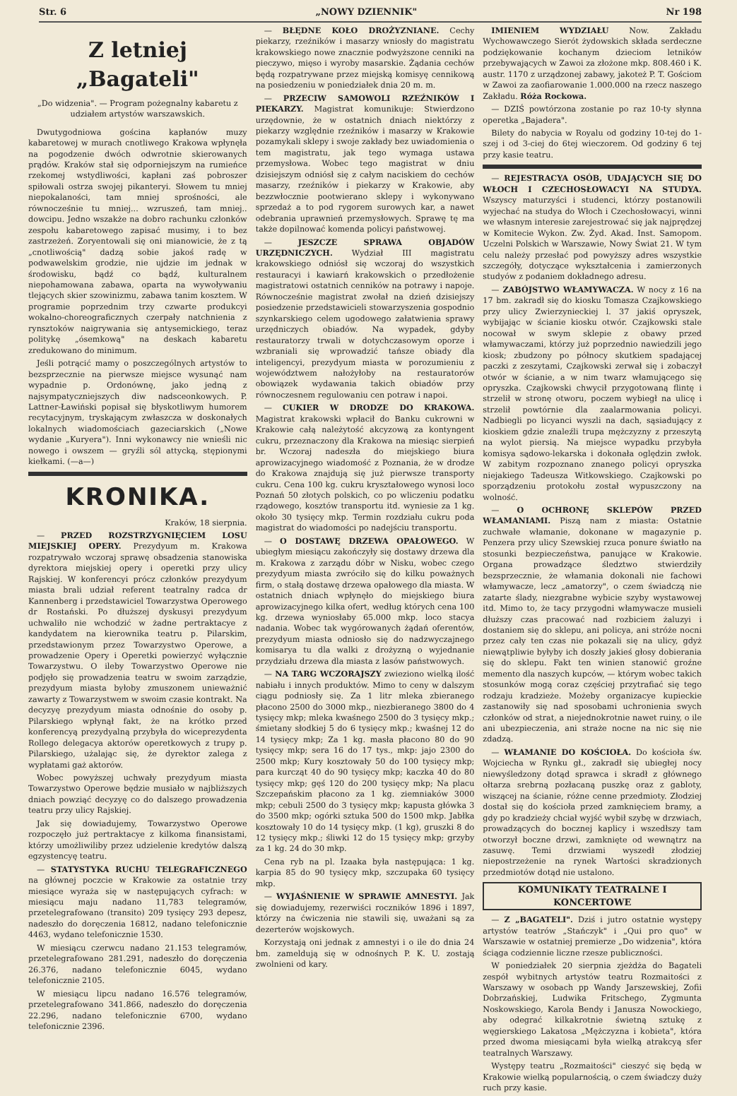Str. 6 „NOWY DZIENNIK" Nr 198
Z letniej „Bagateli"
„Do widzenia". — Program pożegnalny kabaretu z udziałem artystów warszawskich.
Dwutygodniowa gościna kapłanów muzy kabaretowej w murach cnotliwego Krakowa wpłynęła na pogodzenie dwóch odwrotnie skierowanych prądów. Kraków stał się odporniejszym na rumieńce rzekomej wstydliwości, kapłani zaś pobroszer spiłowali ostrza swojej pikanteryi. Słowem tu mniej niepokalaności, tam mniej sprośności, ale równocześnie tu mniej... wzruszeń, tam mniej.. dowcipu. Jedno wszakże na dobro rachunku członków zespołu kabaretowego zapisać musimy, i to bez zastrzeżeń. Zoryentowali się oni mianowicie, że z tą „cnotliwością" dadzą sobie jakoś radę w podwawelskim grodzie, nie ujdzie im jednak w środowisku, bądź co bądź, kulturalnem niepohamowana zabawa, oparta na wywoływaniu tlejących skier szowinizmu, zabawa tanim kosztem. W programie poprzednim trzy czwarte produkcyi wokalno-choreograficznych czerpały natchnienia z rynsztoków naigrywania się antysemickiego, teraz politykę „ósemkową" na deskach kabaretu zredukowano do minimum.
Jeśli potrącić mamy o poszczególnych artystów to bezsprzecznie na pierwsze miejsce wysunąć nam wypadnie p. Ordonównę, jako jedną z najsympatyczniejszych diw nadsceonkowych. P. Lattner-Ławiński popisał się błyskotliwym humorem recytacyjnym, tryskającym zwłaszcza w doskonałych lokalnych wiadomościach gazeciarskich („Nowe wydanie „Kuryera"). Inni wykonawcy nie wnieśli nic nowego i owszem — gryźli sól attycką, stępionymi kiełkami. (—a—)
KRONIKA.
Kraków, 18 sierpnia.
— PRZED ROZSTRZYGNIĘCIEM LOSU MIEJSKIEJ OPERY. Prezydyum m. Krakowa rozpatrywało wczoraj sprawę obsadzenia stanowiska dyrektora miejskiej opery i operetki przy ulicy Rajskiej. W konferencyi prócz członków prezydyum miasta brali udział referent teatralny radca dr Kannenberg i przedstawiciel Towarzystwa Operowego dr Rostański. Po dłuższej dyskusyi prezydyum uchwaliło nie wchodzić w żadne pertraktacye z kandydatem na kierownika teatru p. Pilarskim, przedstawionym przez Towarzystwo Operowe, a prowadzenie Opery i Operetki powierzyć wyłącznie Towarzystwu. O ileby Towarzystwo Operowe nie podjęło się prowadzenia teatru w swoim zarządzie, prezydyum miasta byłoby zmuszonem unieważnić zawarty z Towarzystwem w swoim czasie kontrakt. Na decyzyę prezydyum miasta odnośnie do osoby p. Pilarskiego wpłynął fakt, że na krótko przed konferencyą prezydyalną przybyła do wiceprezydenta Rollego delegacya aktorów operetkowych z trupy p. Pilarskiego, użalając się, że dyrektor zalega z wypłatami gaż aktorów.
Wobec powyższej uchwały prezydyum miasta Towarzystwo Operowe będzie musiało w najbliższych dniach powziąć decyzyę co do dalszego prowadzenia teatru przy ulicy Rajskiej.
Jak się dowiadujemy, Towarzystwo Operowe rozpoczęło już pertraktacye z kilkoma finansistami, którzy umożliwiliby przez udzielenie kredytów dalszą egzystencyę teatru.
— STATYSTYKA RUCHU TELEGRAFICZNEGO na głównej poczcie w Krakowie za ostatnie trzy miesiące wyraża się w następujących cyfrach: w miesiącu maju nadano 11,783 telegramów, przetelegrafowano (transito) 209 tysięcy 293 depesz, nadeszło do doręczenia 16812, nadano telefonicznie 4463, wydano telefonicznie 1530.
W miesiącu czerwcu nadano 21.153 telegramów, przetelegrafowano 281.291, nadeszło do doręczenia 26.376, nadano telefonicznie 6045, wydano telefonicznie 2105.
W miesiącu lipcu nadano 16.576 telegramów, przetelegrafowano 341.866, nadeszło do doręczenia 22.296, nadano telefonicznie 6700, wydano telefonicznie 2396.
— BŁĘDNE KOŁO DROŻYZNIANE. Cechy piekarzy, rzeźników i masarzy wniosły do magistratu krakowskiego nowe znacznie podwyższone cenniki na pieczywo, mięso i wyroby masarskie. Żądania cechów będą rozpatrywane przez miejską komisyę cennikową na posiedzeniu w poniedziałek dnia 20 m. m.
— PRZECIW SAMOWOLI RZEŹNIKÓW I PIEKARZY. Magistrat komunikuje: Stwierdzono urzędownie, że w ostatnich dniach niektórzy z piekarzy względnie rzeźników i masarzy w Krakowie pozamykali sklepy i swoje zakłady bez uwiadomienia o tem magistratu, jak tego wymaga ustawa przemysłowa. Wobec tego magistrat w dniu dzisiejszym odniósł się z całym naciskiem do cechów masarzy, rzeźników i piekarzy w Krakowie, aby bezzwłocznie pootwierano sklepy i wykonywano sprzedaż a to pod rygorem surowych kar, a nawet odebrania uprawnień przemysłowych. Sprawę tę ma także dopilnować komenda policyi państwowej.
— JESZCZE SPRAWA OBJADÓW URZĘDNICZYCH. Wydział III magistratu krakowskiego odniósł się wczoraj do wszystkich restauracyi i kawiarń krakowskich o przedłożenie magistratowi ostatnich cenników na potrawy i napoje. Równocześnie magistrat zwołał na dzień dzisiejszy posiedzenie przedstawicieli stowarzyszenia gospodnio szynkarskiego celem ugodowego załatwienia sprawy urzędniczych obiadów. Na wypadek, gdyby restauratorzy trwali w dotychczasowym oporze i wzbraniali się wprowadzić tańsze obiady dla inteligencyi, prezydyum miasta w porozumieniu z województwem nałożyłoby na restauratorów obowiązek wydawania takich obiadów przy równoczesnem regulowaniu cen potraw i napoi.
— CUKIER W DRODZE DO KRAKOWA. Magistrat krakowski wpłacił do Banku cukrowni w Krakowie całą należytość akcyzową za kontyngent cukru, przeznaczony dla Krakowa na miesiąc sierpień br. Wczoraj nadeszła do miejskiego biura aprowizacyjnego wiadomość z Poznania, że w drodze do Krakowa znajdują się już pierwsze transporty cukru. Cena 100 kg. cukru kryształowego wynosi loco Poznań 50 złotych polskich, co po wliczeniu podatku rządowego, kosztów transportu itd. wyniesie za 1 kg. około 30 tysięcy mkp. Termin rozdziału cukru poda magistrat do wiadomości po nadejściu transportu.
— O DOSTAWĘ DRZEWA OPAŁOWEGO. W ubiegłym miesiącu zakończyły się dostawy drzewa dla m. Krakowa z zarządu dóbr w Nisku, wobec czego prezydyum miasta zwróciło się do kilku poważnych firm, o stałą dostawę drzewa opałowego dla miasta. W ostatnich dniach wpłynęło do miejskiego biura aprowizacyjnego kilka ofert, według których cena 100 kg. drzewa wyniosłaby 65.000 mkp. loco stacya nadania. Wobec tak wygórowanych żądań oferentów, prezydyum miasta odniosło się do nadzwyczajnego komisarya tu dla walki z drożyzną o wyjednanie przydziału drzewa dla miasta z lasów państwowych.
— NA TARG WCZORAJSZY zwieziono wielką ilość nabiału i innych produktów. Mimo to ceny w dalszym ciągu podniosły się. Za 1 litr mleka zbieranego płacono 2500 do 3000 mkp., niezbieranego 3800 do 4 tysięcy mkp; mleka kwaśnego 2500 do 3 tysięcy mkp.; śmietany słodkiej 5 do 6 tysięcy mkp.; kwaśnej 12 do 14 tysięcy mkp; Za 1 kg. masła płacono 80 do 90 tysięcy mkp; sera 16 do 17 tys., mkp: jajo 2300 do 2500 mkp; Kury kosztowały 50 do 100 tysięcy mkp; para kurcząt 40 do 90 tysięcy mkp; kaczka 40 do 80 tysięcy mkp; gęś 120 do 200 tysięcy mkp; Na placu Szczepańskim płacono za 1 kg. ziemniaków 3000 mkp; cebuli 2500 do 3 tysięcy mkp; kapusta główka 3 do 3500 mkp; ogórki sztuka 500 do 1500 mkp. Jabłka kosztowały 10 do 14 tysięcy mkp. (1 kg), gruszki 8 do 12 tysięcy mkp.; śliwki 12 do 15 tysięcy mkp; grzyby za 1 kg. 24 do 30 mkp.
Cena ryb na pl. Izaaka była następująca: 1 kg. karpia 85 do 90 tysięcy mkp, szczupaka 60 tysięcy mkp.
— WYJAŚNIENIE W SPRAWIE AMNESTYI. Jak się dowiadujemy, rezerwiści roczników 1896 i 1897, którzy na ćwiczenia nie stawili się, uważani są za dezerterów wojskowych.
Korzystają oni jednak z amnestyi i o ile do dnia 24 bm. zameldują się w odnośnych P. K. U. zostają zwolnieni od kary.
IMIENIEM WYDZIAŁU Now. Zakładu Wychowawczego Sierót żydowskich składa serdeczne podziękowanie kochanym dzieciom letników przebywających w Zawoi za złożone mkp. 808.460 i K. austr. 1170 z urządzonej zabawy, jakoteż P. T. Gościom w Zawoi za zaofiarowanie 1.000.000 na rzecz naszego Zakładu. Róża Rockowa.
— DZIŚ powtórzona zostanie po raz 10-ty słynna operetka „Bajadera".
Bilety do nabycia w Royalu od godziny 10-tej do 1-szej i od 3-ciej do 6tej wieczorem. Od godziny 6 tej przy kasie teatru.
— REJESTRACYA OSÓB, UDAJĄCYCH SIĘ DO WŁOCH I CZECHOSŁOWACYI NA STUDYA. Wszyscy maturzyści i studenci, którzy postanowili wyjechać na studya do Włoch i Czechosłowacyi, winni we własnym interesie zarejestrować się jak najprędzej w Komitecie Wykon. Zw. Żyd. Akad. Inst. Samopom. Uczelni Polskich w Warszawie, Nowy Świat 21. W tym celu należy przesłać pod powyższy adres wszystkie szczegóły, dotyczące wykształcenia i zamierzonych studyów z podaniem dokładnego adresu.
— ZABÓJSTWO WŁAMYWACZA. W nocy z 16 na 17 bm. zakradł się do kiosku Tomasza Czajkowskiego przy ulicy Zwierzynieckiej l. 37 jakiś opryszek, wybijając w ścianie kiosku otwór. Czajkowski stale nocował w swym sklepie z obawy przed włamywaczami, którzy już poprzednio nawiedzili jego kiosk; zbudzony po północy skutkiem spadającej paczki z zeszytami, Czajkowski zerwał się i zobaczył otwór w ścianie, a w nim twarz włamującego się opryszka. Czajkowski chwycił przygotowaną flintę i strzelił w stronę otworu, poczem wybiegł na ulicę i strzelił powtórnie dla zaalarmowania policyi. Nadbiegli po licyanci wyszli na dach, sąsiadujący z kioskiem gdzie znaleźli trupa mężczyzny z przeszytą na wylot piersią. Na miejsce wypadku przybyła komisya sądowo-lekarska i dokonała oględzin zwłok. W zabitym rozpoznano znanego policyi opryszka niejakiego Tadeusza Witkowskiego. Czajkowski po sporządzeniu protokołu został wypuszczony na wolność.
— O OCHRONĘ SKLEPÓW PRZED WŁAMANIAMI. Piszą nam z miasta: Ostatnie zuchwałe włamanie, dokonane w magazynie p. Penzera przy ulicy Szewskiej rzuca ponure światło na stosunki bezpieczeństwa, panujące w Krakowie. Organa prowadzące śledztwo stwierdziły bezsprzecznie, że włamania dokonali nie fachowi włamywacze, lecz „amatorzy", o czem świadczą nie zatarte ślady, niezgrabne wybicie szyby wystawowej itd. Mimo to, że tacy przygodni włamywacze musieli dłuższy czas pracować nad rozbiciem żaluzyi i dostaniem się do sklepu, ani policya, ani stróże nocni przez cały ten czas nie pokazali się na ulicy, gdyż niewątpliwie byłyby ich doszły jakieś głosy dobierania się do sklepu. Fakt ten winien stanowić groźne memento dla naszych kupców, — którym wobec takich stosunków mogą coraz częściej przytrafiać się tego rodzaju kradzieże. Możeby organizacye kupieckie zastanowiły się nad sposobami uchronienia swych członków od strat, a niejednokrotnie nawet ruiny, o ile ani ubezpieczenia, ani straże nocne na nic się nie zdadzą.
— WŁAMANIE DO KOŚCIOŁA. Do kościoła św. Wojciecha w Rynku gł., zakradł się ubiegłej nocy niewyśledzony dotąd sprawca i skradł z głównego ołtarza srebrną pozłacaną puszkę oraz z gabloty, wiszącej na ścianie, różne cenne przedmioty. Złodziej dostał się do kościoła przed zamknięciem bramy, a gdy po kradzieży chciał wyjść wybił szybę w drzwiach, prowadzących do bocznej kaplicy i wszedłszy tam otworzył boczne drzwi, zamknięte od wewnątrz na zasuwę. Temi drzwiami wyszedł złodziej niepostrzeżenie na rynek Wartości skradzionych przedmiotów dotąd nie ustalono.
KOMUNIKATY TEATRALNE I KONCERTOWE
— Z „BAGATELI". Dziś i jutro ostatnie występy artystów teatrów „Stańczyk" i „Qui pro quo" w Warszawie w ostatniej premierze „Do widzenia", która ściąga codziennie liczne rzesze publiczności.
W poniedziałek 20 sierpnia zjeżdża do Bagateli zespół wybitnych artystów teatru Rozmaitości z Warszawy w osobach pp Wandy Jarszewskiej, Zofii Dobrzańskiej, Ludwika Fritschego, Zygmunta Noskowskiego, Karola Bendy i Janusza Nowockiego, aby odegrać kilkakrotnie świetną sztukę z węgierskiego Lakatosa „Mężczyzna i kobieta", która przed dwoma miesiącami była wielką atrakcyą sfer teatralnych Warszawy.
Występy teatru „Rozmaitości" cieszyć się będą w Krakowie wielką popularnością, o czem świadczy duży ruch przy kasie.